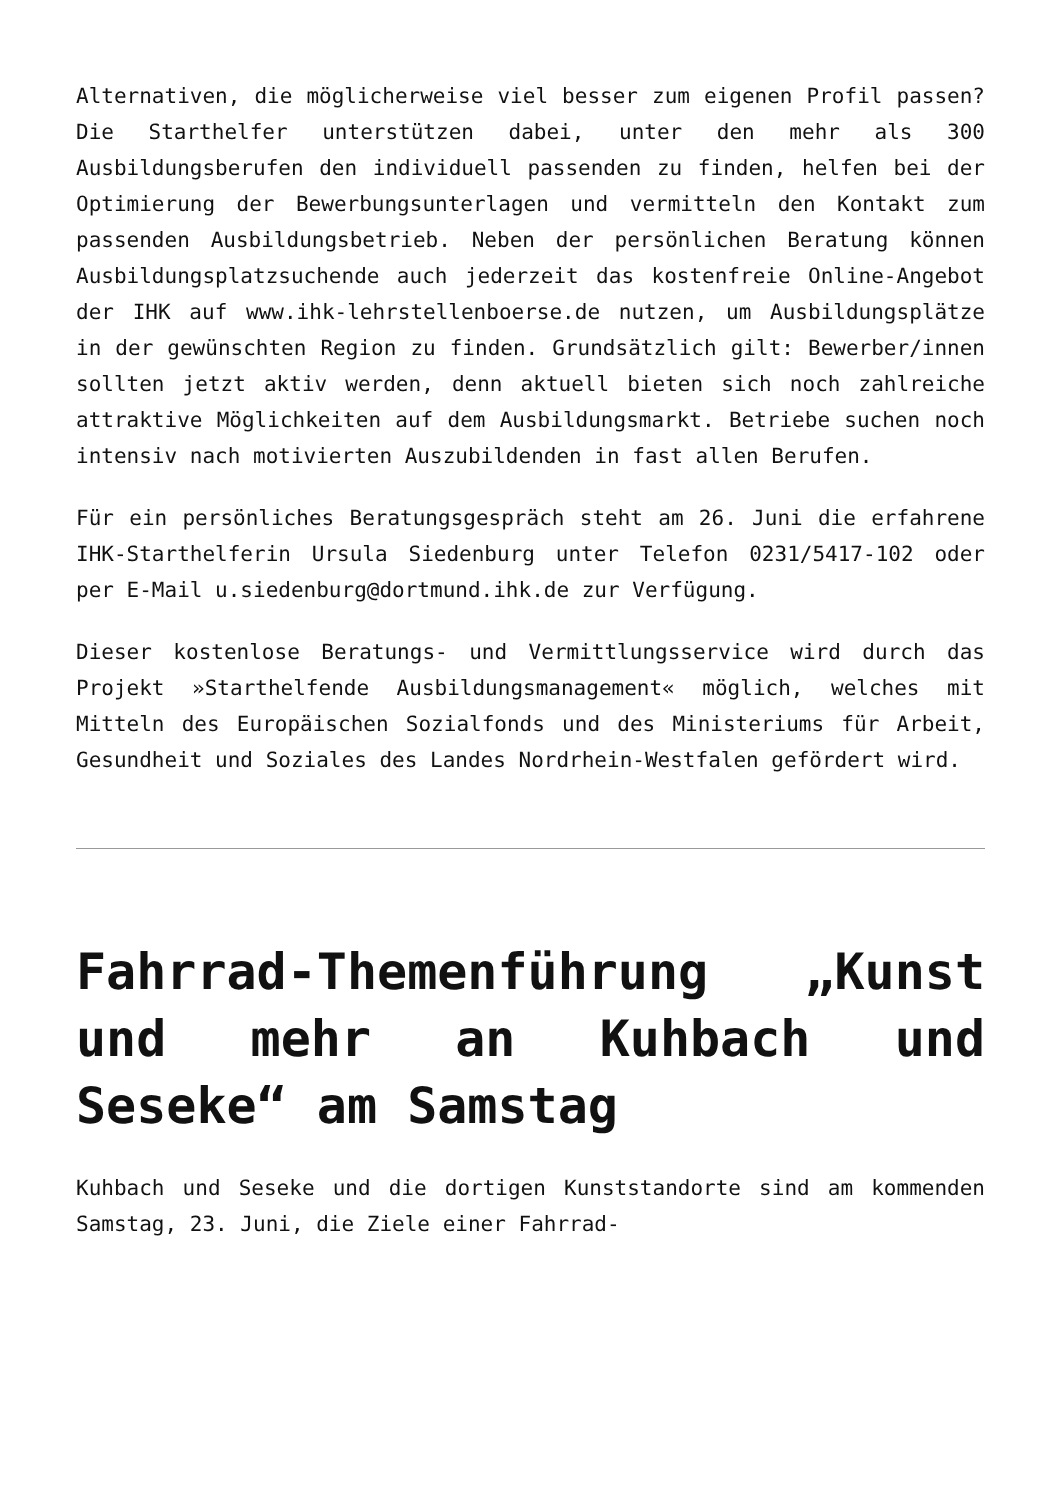Alternativen, die möglicherweise viel besser zum eigenen Profil passen? Die Starthelfer unterstützen dabei, unter den mehr als 300 Ausbildungsberufen den individuell passenden zu finden, helfen bei der Optimierung der Bewerbungsunterlagen und vermitteln den Kontakt zum passenden Ausbildungsbetrieb. Neben der persönlichen Beratung können Ausbildungsplatzsuchende auch jederzeit das kostenfreie Online-Angebot der IHK auf www.ihk-lehrstellenboerse.de nutzen, um Ausbildungsplätze in der gewünschten Region zu finden. Grundsätzlich gilt: Bewerber/innen sollten jetzt aktiv werden, denn aktuell bieten sich noch zahlreiche attraktive Möglichkeiten auf dem Ausbildungsmarkt. Betriebe suchen noch intensiv nach motivierten Auszubildenden in fast allen Berufen.
Für ein persönliches Beratungsgespräch steht am 26. Juni die erfahrene IHK-Starthelferin Ursula Siedenburg unter Telefon 0231/5417-102 oder per E-Mail u.siedenburg@dortmund.ihk.de zur Verfügung.
Dieser kostenlose Beratungs- und Vermittlungsservice wird durch das Projekt »Starthelfende Ausbildungsmanagement« möglich, welches mit Mitteln des Europäischen Sozialfonds und des Ministeriums für Arbeit, Gesundheit und Soziales des Landes Nordrhein-Westfalen gefördert wird.
Fahrrad-Themenführung „Kunst und mehr an Kuhbach und Seseke“ am Samstag
Kuhbach und Seseke und die dortigen Kunststandorte sind am kommenden Samstag, 23. Juni, die Ziele einer Fahrrad-